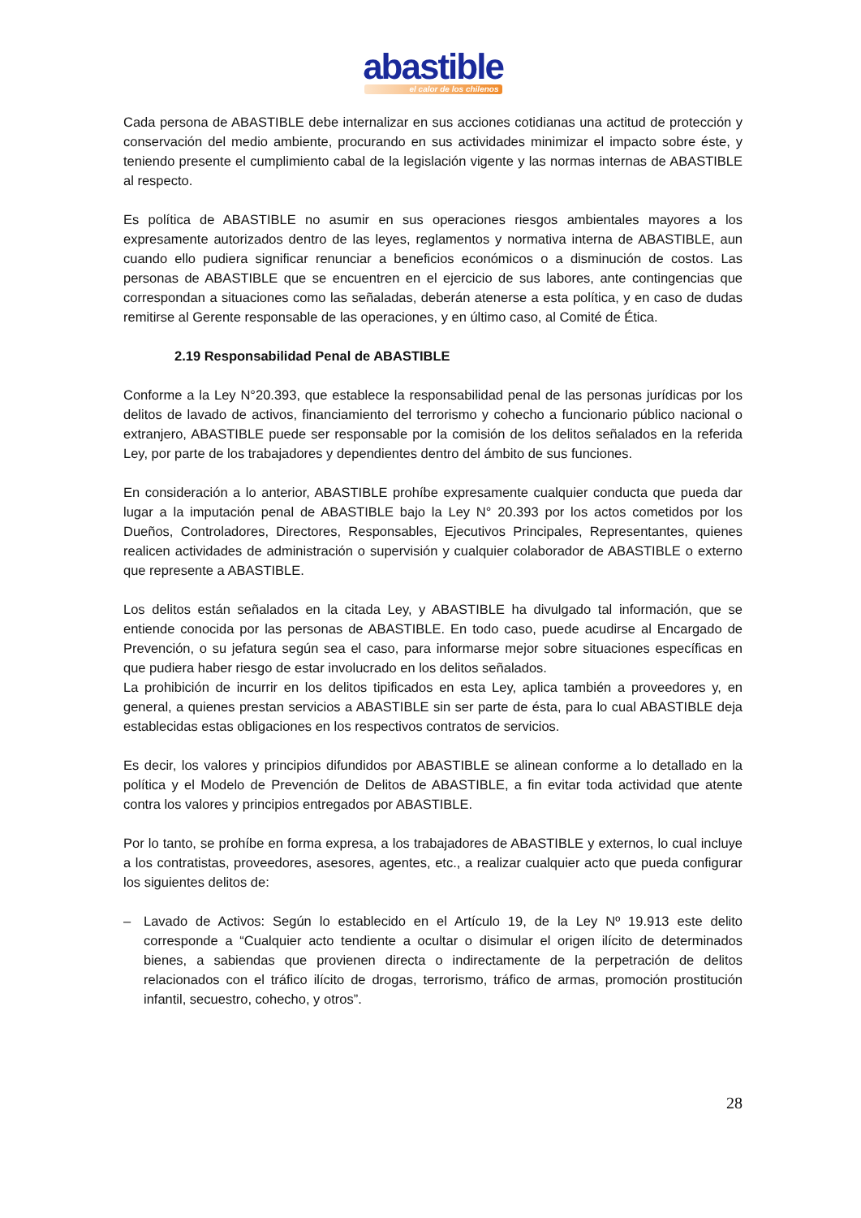abastible
el calor de los chilenos
Cada persona de ABASTIBLE debe internalizar en sus acciones cotidianas una actitud de protección y conservación del medio ambiente, procurando en sus actividades minimizar el impacto sobre éste, y teniendo presente el cumplimiento cabal de la legislación vigente y las normas internas de ABASTIBLE al respecto.
Es política de ABASTIBLE no asumir en sus operaciones riesgos ambientales mayores a los expresamente autorizados dentro de las leyes, reglamentos y normativa interna de ABASTIBLE, aun cuando ello pudiera significar renunciar a beneficios económicos o a disminución de costos. Las personas de ABASTIBLE que se encuentren en el ejercicio de sus labores, ante contingencias que correspondan a situaciones como las señaladas, deberán atenerse a esta política, y en caso de dudas remitirse al Gerente responsable de las operaciones, y en último caso, al Comité de Ética.
2.19 Responsabilidad Penal de ABASTIBLE
Conforme a la Ley N°20.393, que establece la responsabilidad penal de las personas jurídicas por los delitos de lavado de activos, financiamiento del terrorismo y cohecho a funcionario público nacional o extranjero, ABASTIBLE puede ser responsable por la comisión de los delitos señalados en la referida Ley, por parte de los trabajadores y dependientes dentro del ámbito de sus funciones.
En consideración a lo anterior, ABASTIBLE prohíbe expresamente cualquier conducta que pueda dar lugar a la imputación penal de ABASTIBLE bajo la Ley N° 20.393 por los actos cometidos por los Dueños, Controladores, Directores, Responsables, Ejecutivos Principales, Representantes, quienes realicen actividades de administración o supervisión y cualquier colaborador de ABASTIBLE o externo que represente a ABASTIBLE.
Los delitos están señalados en la citada Ley, y ABASTIBLE ha divulgado tal información, que se entiende conocida por las personas de ABASTIBLE. En todo caso, puede acudirse al Encargado de Prevención, o su jefatura según sea el caso, para informarse mejor sobre situaciones específicas en que pudiera haber riesgo de estar involucrado en los delitos señalados.
La prohibición de incurrir en los delitos tipificados en esta Ley, aplica también a proveedores y, en general, a quienes prestan servicios a ABASTIBLE sin ser parte de ésta, para lo cual ABASTIBLE deja establecidas estas obligaciones en los respectivos contratos de servicios.
Es decir, los valores y principios difundidos por ABASTIBLE se alinean conforme a lo detallado en la política y el Modelo de Prevención de Delitos de ABASTIBLE, a fin evitar toda actividad que atente contra los valores y principios entregados por ABASTIBLE.
Por lo tanto, se prohíbe en forma expresa, a los trabajadores de ABASTIBLE y externos, lo cual incluye a los contratistas, proveedores, asesores, agentes, etc., a realizar cualquier acto que pueda configurar los siguientes delitos de:
– Lavado de Activos: Según lo establecido en el Artículo 19, de la Ley Nº 19.913 este delito corresponde a “Cualquier acto tendiente a ocultar o disimular el origen ilícito de determinados bienes, a sabiendas que provienen directa o indirectamente de la perpetración de delitos relacionados con el tráfico ilícito de drogas, terrorismo, tráfico de armas, promoción prostitución infantil, secuestro, cohecho, y otros”.
28